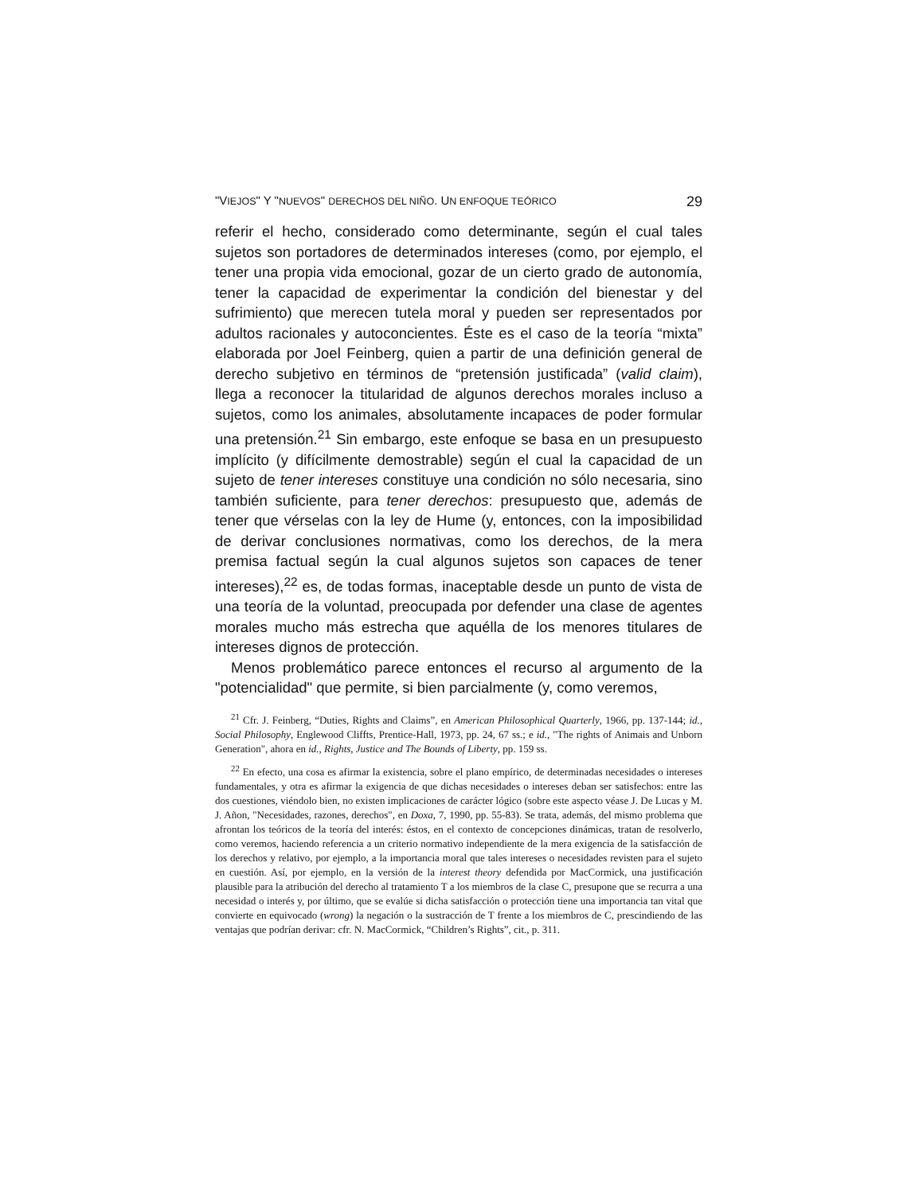"VIEJOS" Y "NUEVOS" DERECHOS DEL NIÑO. UN ENFOQUE TEÓRICO 29
referir el hecho, considerado como determinante, según el cual tales sujetos son portadores de determinados intereses (como, por ejemplo, el tener una propia vida emocional, gozar de un cierto grado de autonomía, tener la capacidad de experimentar la condición del bienestar y del sufrimiento) que merecen tutela moral y pueden ser representados por adultos racionales y autoconcientes. Éste es el caso de la teoría “mixta” elaborada por Joel Feinberg, quien a partir de una definición general de derecho subjetivo en términos de “pretensión justificada” (valid claim), llega a reconocer la titularidad de algunos derechos morales incluso a sujetos, como los animales, absolutamente incapaces de poder formular una pretensión.<sup>21</sup> Sin embargo, este enfoque se basa en un presupuesto implícito (y difícilmente demostrable) según el cual la capacidad de un sujeto de tener intereses constituye una condición no sólo necesaria, sino también suficiente, para tener derechos: presupuesto que, además de tener que vérselas con la ley de Hume (y, entonces, con la imposibilidad de derivar conclusiones normativas, como los derechos, de la mera premisa factual según la cual algunos sujetos son capaces de tener intereses),<sup>22</sup> es, de todas formas, inaceptable desde un punto de vista de una teoría de la voluntad, preocupada por defender una clase de agentes morales mucho más estrecha que aquélla de los menores titulares de intereses dignos de protección.
Menos problemático parece entonces el recurso al argumento de la "potencialidad" que permite, si bien parcialmente (y, como veremos,
<sup>21</sup> Cfr. J. Feinberg, “Duties, Rights and Claims”, en American Philosophical Quarterly, 1966, pp. 137-144; id., Social Philosophy, Englewood Cliffts, Prentice-Hall, 1973, pp. 24, 67 ss.; e id., "The rights of Animais and Unborn Generation", ahora en id., Rights, Justice and The Bounds of Liberty, pp. 159 ss.
<sup>22</sup> En efecto, una cosa es afirmar la existencia, sobre el plano empírico, de determinadas necesidades o intereses fundamentales, y otra es afirmar la exigencia de que dichas necesidades o intereses deban ser satisfechos: entre las dos cuestiones, viéndolo bien, no existen implicaciones de carácter lógico (sobre este aspecto véase J. De Lucas y M. J. Añon, "Necesidades, razones, derechos", en Doxa, 7, 1990, pp. 55-83). Se trata, además, del mismo problema que afrontan los teóricos de la teoría del interés: éstos, en el contexto de concepciones dinámicas, tratan de resolverlo, como veremos, haciendo referencia a un criterio normativo independiente de la mera exigencia de la satisfacción de los derechos y relativo, por ejemplo, a la importancia moral que tales intereses o necesidades revisten para el sujeto en cuestión. Así, por ejemplo, en la versión de la interest theory defendida por MacCormick, una justificación plausible para la atribución del derecho al tratamiento T a los miembros de la clase C, presupone que se recurra a una necesidad o interés y, por último, que se evalúe si dicha satisfacción o protección tiene una importancia tan vital que convierte en equivocado (wrong) la negación o la sustracción de T frente a los miembros de C, prescindiendo de las ventajas que podrían derivar: cfr. N. MacCormick, “Children’s Rights”, cit., p. 311.